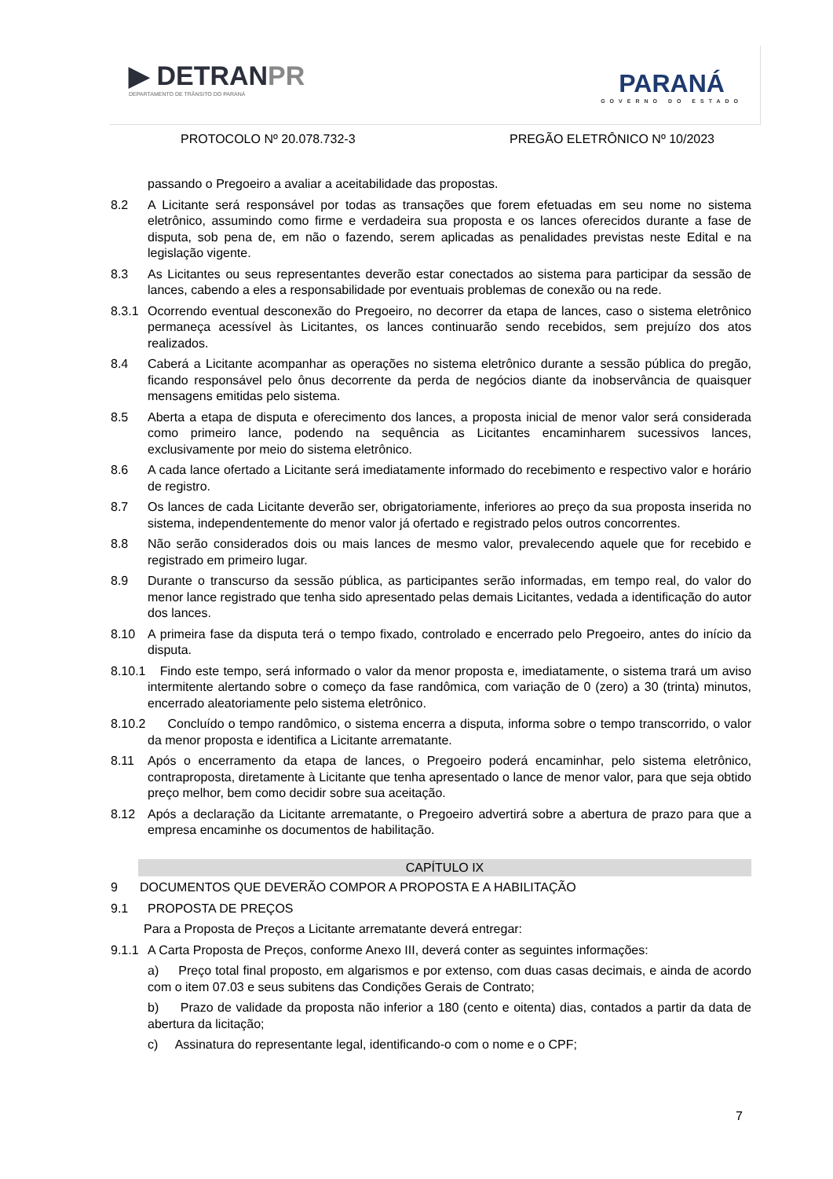▶ DETRANPR
DEPARTAMENTO DE TRÂNSITO DO PARANÁ
PARANÁ
GOVERNO DO ESTADO
PROTOCOLO Nº 20.078.732-3 PREGÃO ELETRÔNICO Nº 10/2023
passando o Pregoeiro a avaliar a aceitabilidade das propostas.
8.2 A Licitante será responsável por todas as transações que forem efetuadas em seu nome no sistema eletrônico, assumindo como firme e verdadeira sua proposta e os lances oferecidos durante a fase de disputa, sob pena de, em não o fazendo, serem aplicadas as penalidades previstas neste Edital e na legislação vigente.
8.3 As Licitantes ou seus representantes deverão estar conectados ao sistema para participar da sessão de lances, cabendo a eles a responsabilidade por eventuais problemas de conexão ou na rede.
8.3.1
Ocorrendo eventual desconexão do Pregoeiro, no decorrer da etapa de lances, caso o sistema eletrônico permaneça acessível às Licitantes, os lances continuarão sendo recebidos, sem prejuízo dos atos realizados.
8.4 Caberá a Licitante acompanhar as operações no sistema eletrônico durante a sessão pública do pregão, ficando responsável pelo ônus decorrente da perda de negócios diante da inobservância de quaisquer mensagens emitidas pelo sistema.
8.5 Aberta a etapa de disputa e oferecimento dos lances, a proposta inicial de menor valor será considerada como primeiro lance, podendo na sequência as Licitantes encaminharem sucessivos lances, exclusivamente por meio do sistema eletrônico.
8.6 A cada lance ofertado a Licitante será imediatamente informado do recebimento e respectivo valor e horário de registro.
8.7 Os lances de cada Licitante deverão ser, obrigatoriamente, inferiores ao preço da sua proposta inserida no sistema, independentemente do menor valor já ofertado e registrado pelos outros concorrentes.
8.8 Não serão considerados dois ou mais lances de mesmo valor, prevalecendo aquele que for recebido e registrado em primeiro lugar.
8.9 Durante o transcurso da sessão pública, as participantes serão informadas, em tempo real, do valor do menor lance registrado que tenha sido apresentado pelas demais Licitantes, vedada a identificação do autor dos lances.
8.10 A primeira fase da disputa terá o tempo fixado, controlado e encerrado pelo Pregoeiro, antes do início da disputa.
8.10.1
Findo este tempo, será informado o valor da menor proposta e, imediatamente, o sistema trará um aviso intermitente alertando sobre o começo da fase randômica, com variação de 0 (zero) a 30 (trinta) minutos, encerrado aleatoriamente pelo sistema eletrônico.
8.10.2
Concluído o tempo randômico, o sistema encerra a disputa, informa sobre o tempo transcorrido, o valor da menor proposta e identifica a Licitante arrematante.
8.11 Após o encerramento da etapa de lances, o Pregoeiro poderá encaminhar, pelo sistema eletrônico, contraproposta, diretamente à Licitante que tenha apresentado o lance de menor valor, para que seja obtido preço melhor, bem como decidir sobre sua aceitação.
8.12 Após a declaração da Licitante arrematante, o Pregoeiro advertirá sobre a abertura de prazo para que a empresa encaminhe os documentos de habilitação.
CAPÍTULO IX
9 DOCUMENTOS QUE DEVERÃO COMPOR A PROPOSTA E A HABILITAÇÃO
9.1 PROPOSTA DE PREÇOS
Para a Proposta de Preços a Licitante arrematante deverá entregar:
9.1.1
A Carta Proposta de Preços, conforme Anexo III, deverá conter as seguintes informações:
a) Preço total final proposto, em algarismos e por extenso, com duas casas decimais, e ainda de acordo com o item 07.03 e seus subitens das Condições Gerais de Contrato;
b) Prazo de validade da proposta não inferior a 180 (cento e oitenta) dias, contados a partir da data de abertura da licitação;
c) Assinatura do representante legal, identificando-o com o nome e o CPF;
7